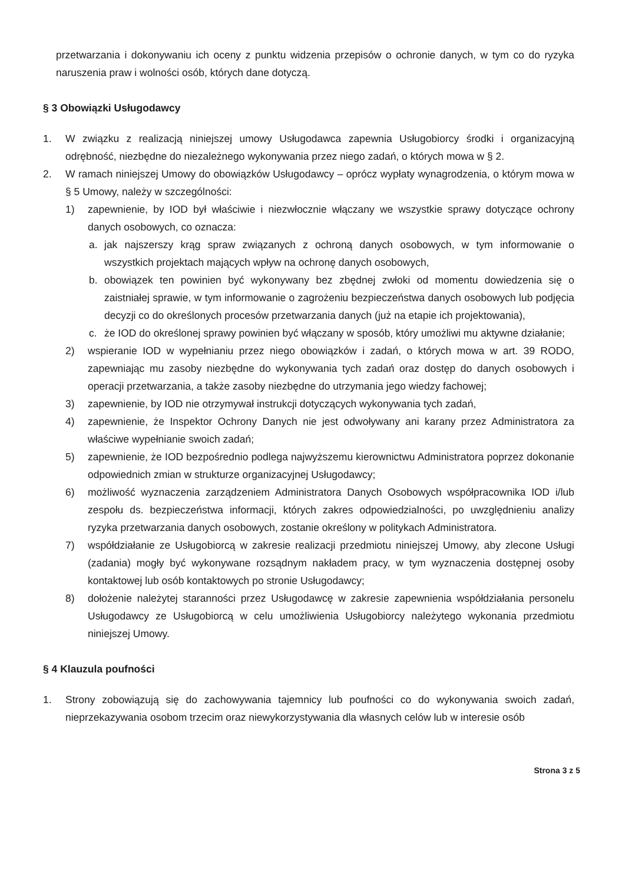przetwarzania i dokonywaniu ich oceny z punktu widzenia przepisów o ochronie danych, w tym co do ryzyka naruszenia praw i wolności osób, których dane dotyczą.
§ 3 Obowiązki Usługodawcy
1. W związku z realizacją niniejszej umowy Usługodawca zapewnia Usługobiorcy środki i organizacyjną odrębność, niezbędne do niezależnego wykonywania przez niego zadań, o których mowa w § 2.
2. W ramach niniejszej Umowy do obowiązków Usługodawcy – oprócz wypłaty wynagrodzenia, o którym mowa w § 5 Umowy, należy w szczególności:
1) zapewnienie, by IOD był właściwie i niezwłocznie włączany we wszystkie sprawy dotyczące ochrony danych osobowych, co oznacza:
a. jak najszerszy krąg spraw związanych z ochroną danych osobowych, w tym informowanie o wszystkich projektach mających wpływ na ochronę danych osobowych,
b. obowiązek ten powinien być wykonywany bez zbędnej zwłoki od momentu dowiedzenia się o zaistniałej sprawie, w tym informowanie o zagrożeniu bezpieczeństwa danych osobowych lub podjęcia decyzji co do określonych procesów przetwarzania danych (już na etapie ich projektowania),
c. że IOD do określonej sprawy powinien być włączany w sposób, który umożliwi mu aktywne działanie;
2) wspieranie IOD w wypełnianiu przez niego obowiązków i zadań, o których mowa w art. 39 RODO, zapewniając mu zasoby niezbędne do wykonywania tych zadań oraz dostęp do danych osobowych i operacji przetwarzania, a także zasoby niezbędne do utrzymania jego wiedzy fachowej;
3) zapewnienie, by IOD nie otrzymywał instrukcji dotyczących wykonywania tych zadań,
4) zapewnienie, że Inspektor Ochrony Danych nie jest odwoływany ani karany przez Administratora za właściwe wypełnianie swoich zadań;
5) zapewnienie, że IOD bezpośrednio podlega najwyższemu kierownictwu Administratora poprzez dokonanie odpowiednich zmian w strukturze organizacyjnej Usługodawcy;
6) możliwość wyznaczenia zarządzeniem Administratora Danych Osobowych współpracownika IOD i/lub zespołu ds. bezpieczeństwa informacji, których zakres odpowiedzialności, po uwzględnieniu analizy ryzyka przetwarzania danych osobowych, zostanie określony w politykach Administratora.
7) współdziałanie ze Usługobiorcą w zakresie realizacji przedmiotu niniejszej Umowy, aby zlecone Usługi (zadania) mogły być wykonywane rozsądnym nakładem pracy, w tym wyznaczenia dostępnej osoby kontaktowej lub osób kontaktowych po stronie Usługodawcy;
8) dołożenie należytej staranności przez Usługodawcę w zakresie zapewnienia współdziałania personelu Usługodawcy ze Usługobiorcą w celu umożliwienia Usługobiorcy należytego wykonania przedmiotu niniejszej Umowy.
§ 4 Klauzula poufności
1. Strony zobowiązują się do zachowywania tajemnicy lub poufności co do wykonywania swoich zadań, nieprzekazywania osobom trzecim oraz niewykorzystywania dla własnych celów lub w interesie osób
Strona 3 z 5